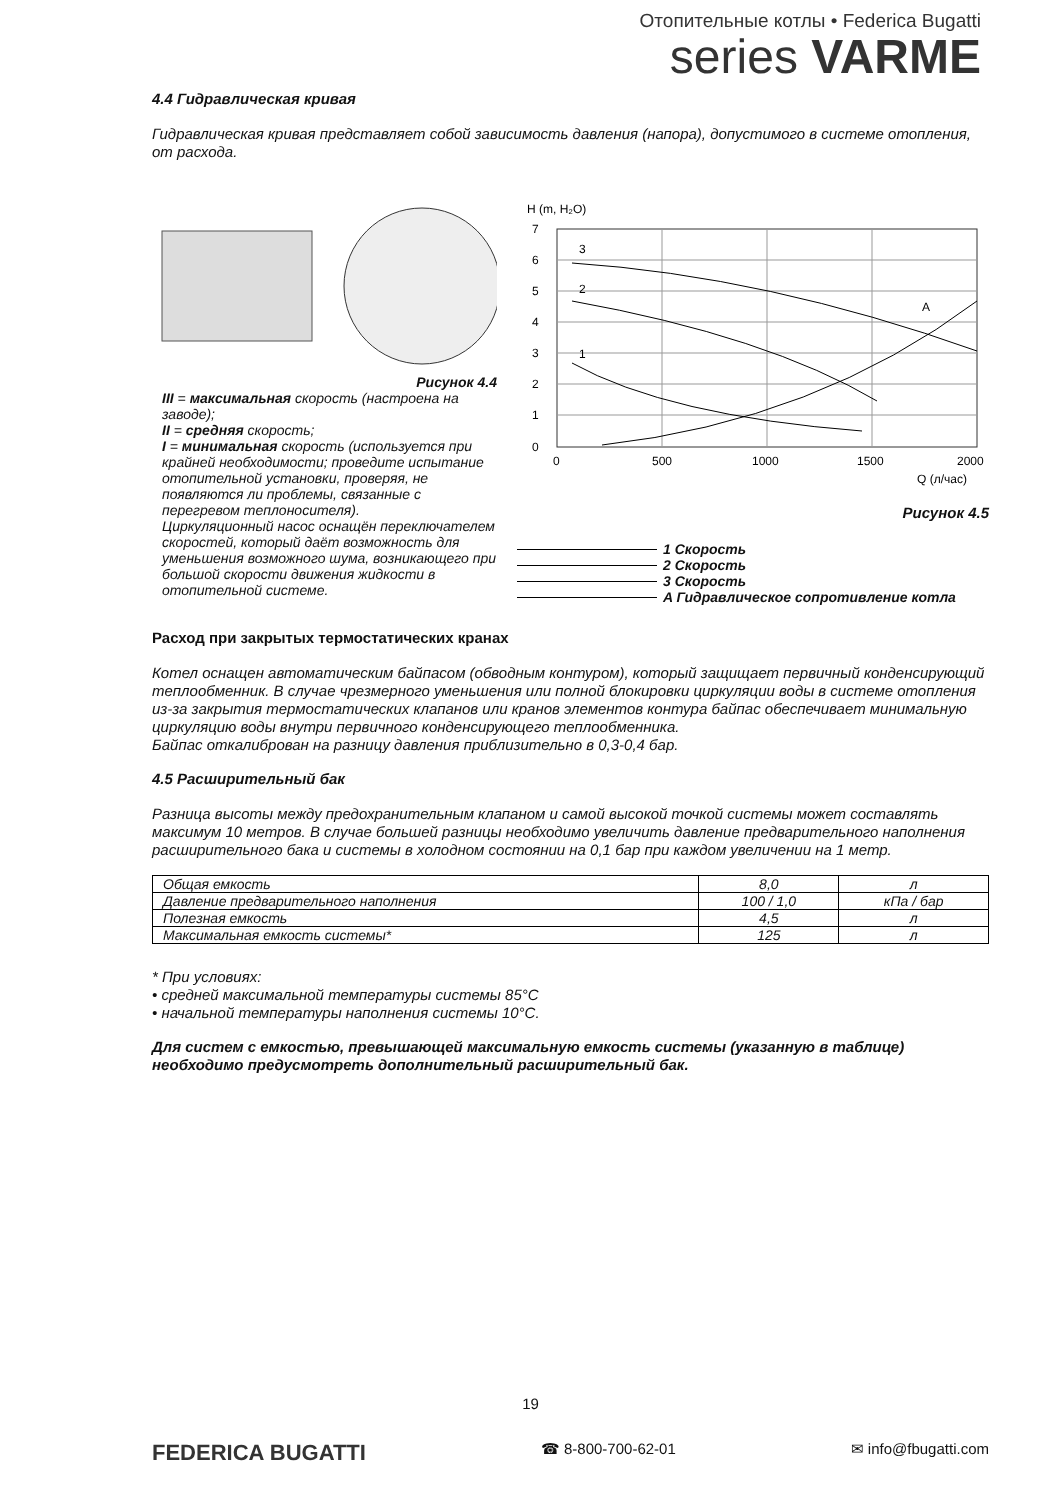Отопительные котлы • Federica Bugatti
series VARME
4.4 Гидравлическая кривая
Гидравлическая кривая представляет собой зависимость давления (напора), допустимого в системе отопления, от расхода.
Рисунок 4.4
III = максимальная скорость (настроена на заводе);
II = средняя скорость;
I = минимальная скорость (используется при крайней необходимости; проведите испытание отопительной установки, проверяя, не появляются ли проблемы, связанные с перегревом теплоносителя).
Циркуляционный насос оснащён переключателем скоростей, который даёт возможность для уменьшения возможного шума, возникающего при большой скорости движения жидкости в отопительной системе.
H (m, H₂O)
7
6
5
4
3
2
1
0
0
500
1000
1500
2000
3
2
1
A
Q (л/час)
Рисунок 4.5
1 Скорость
2 Скорость
3 Скорость
A Гидравлическое сопротивление котла
Расход при закрытых термостатических кранах
Котел оснащен автоматическим байпасом (обводным контуром), который защищает первичный конденсирующий теплообменник. В случае чрезмерного уменьшения или полной блокировки циркуляции воды в системе отопления из-за закрытия термостатических клапанов или кранов элементов контура байпас обеспечивает минимальную циркуляцию воды внутри первичного конденсирующего теплообменника.
Байпас откалиброван на разницу давления приблизительно в 0,3-0,4 бар.
4.5 Расширительный бак
Разница высоты между предохранительным клапаном и самой высокой точкой системы может составлять максимум 10 метров. В случае большей разницы необходимо увеличить давление предварительного наполнения расширительного бака и системы в холодном состоянии на 0,1 бар при каждом увеличении на 1 метр.
| Общая емкость | 8,0 | л |
| Давление предварительного наполнения | 100 / 1,0 | кПа / бар |
| Полезная емкость | 4,5 | л |
| Максимальная емкость системы* | 125 | л |
* При условиях:
• средней максимальной температуры системы 85°C
• начальной температуры наполнения системы 10°C.
Для систем с емкостью, превышающей максимальную емкость системы (указанную в таблице) необходимо предусмотреть дополнительный расширительный бак.
19
FEDERICA BUGATTI
☎ 8-800-700-62-01 ✉ info@fbugatti.com